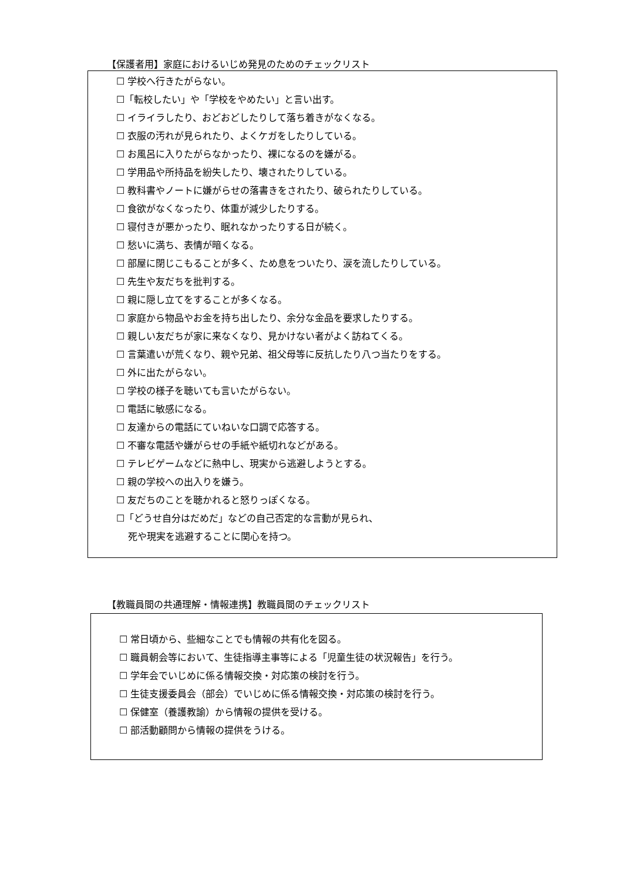【保護者用】家庭におけるいじめ発見のためのチェックリスト
☐ 学校へ行きたがらない。
☐「転校したい」や「学校をやめたい」と言い出す。
☐ イライラしたり、おどおどしたりして落ち着きがなくなる。
☐ 衣服の汚れが見られたり、よくケガをしたりしている。
☐ お風呂に入りたがらなかったり、裸になるのを嫌がる。
☐ 学用品や所持品を紛失したり、壊されたりしている。
☐ 教科書やノートに嫌がらせの落書きをされたり、破られたりしている。
☐ 食欲がなくなったり、体重が減少したりする。
☐ 寝付きが悪かったり、眠れなかったりする日が続く。
☐ 愁いに満ち、表情が暗くなる。
☐ 部屋に閉じこもることが多く、ため息をついたり、涙を流したりしている。
☐ 先生や友だちを批判する。
☐ 親に隠し立てをすることが多くなる。
☐ 家庭から物品やお金を持ち出したり、余分な金品を要求したりする。
☐ 親しい友だちが家に来なくなり、見かけない者がよく訪ねてくる。
☐ 言葉遣いが荒くなり、親や兄弟、祖父母等に反抗したり八つ当たりをする。
☐ 外に出たがらない。
☐ 学校の様子を聴いても言いたがらない。
☐ 電話に敏感になる。
☐ 友達からの電話にていねいな口調で応答する。
☐ 不審な電話や嫌がらせの手紙や紙切れなどがある。
☐ テレビゲームなどに熱中し、現実から逃避しようとする。
☐ 親の学校への出入りを嫌う。
☐ 友だちのことを聴かれると怒りっぽくなる。
☐「どうせ自分はだめだ」などの自己否定的な言動が見られ、
死や現実を逃避することに関心を持つ。
【教職員間の共通理解・情報連携】教職員間のチェックリスト
☐ 常日頃から、些細なことでも情報の共有化を図る。
☐ 職員朝会等において、生徒指導主事等による「児童生徒の状況報告」を行う。
☐ 学年会でいじめに係る情報交換・対応策の検討を行う。
☐ 生徒支援委員会（部会）でいじめに係る情報交換・対応策の検討を行う。
☐ 保健室（養護教諭）から情報の提供を受ける。
☐ 部活動顧問から情報の提供をうける。